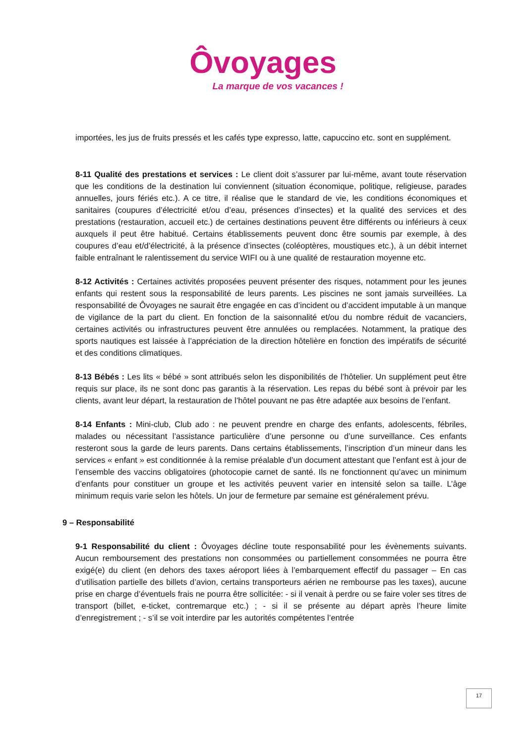Ôvoyages
La marque de vos vacances !
importées, les jus de fruits pressés et les cafés type expresso, latte, capuccino etc. sont en supplément.
8-11 Qualité des prestations et services : Le client doit s’assurer par lui-même, avant toute réservation que les conditions de la destination lui conviennent (situation économique, politique, religieuse, parades annuelles, jours fériés etc.). A ce titre, il réalise que le standard de vie, les conditions économiques et sanitaires (coupures d’électricité et/ou d’eau, présences d’insectes) et la qualité des services et des prestations (restauration, accueil etc.) de certaines destinations peuvent être différents ou inférieurs à ceux auxquels il peut être habitué. Certains établissements peuvent donc être soumis par exemple, à des coupures d’eau et/d’électricité, à la présence d’insectes (coléoptères, moustiques etc.), à un débit internet faible entraînant le ralentissement du service WIFI ou à une qualité de restauration moyenne etc.
8-12 Activités : Certaines activités proposées peuvent présenter des risques, notamment pour les jeunes enfants qui restent sous la responsabilité de leurs parents. Les piscines ne sont jamais surveillées. La responsabilité de Ôvoyages ne saurait être engagée en cas d’incident ou d’accident imputable à un manque de vigilance de la part du client. En fonction de la saisonnalité et/ou du nombre réduit de vacanciers, certaines activités ou infrastructures peuvent être annulées ou remplacées. Notamment, la pratique des sports nautiques est laissée à l’appréciation de la direction hôtelière en fonction des impératifs de sécurité et des conditions climatiques.
8-13 Bébés : Les lits « bébé » sont attribués selon les disponibilités de l’hôtelier. Un supplément peut être requis sur place, ils ne sont donc pas garantis à la réservation. Les repas du bébé sont à prévoir par les clients, avant leur départ, la restauration de l’hôtel pouvant ne pas être adaptée aux besoins de l’enfant.
8-14 Enfants : Mini-club, Club ado : ne peuvent prendre en charge des enfants, adolescents, fébriles, malades ou nécessitant l’assistance particulière d’une personne ou d’une surveillance. Ces enfants resteront sous la garde de leurs parents. Dans certains établissements, l’inscription d’un mineur dans les services « enfant » est conditionnée à la remise préalable d’un document attestant que l’enfant est à jour de l’ensemble des vaccins obligatoires (photocopie carnet de santé. Ils ne fonctionnent qu’avec un minimum d’enfants pour constituer un groupe et les activités peuvent varier en intensité selon sa taille. L’âge minimum requis varie selon les hôtels. Un jour de fermeture par semaine est généralement prévu.
9 – Responsabilité
9-1 Responsabilité du client : Ôvoyages décline toute responsabilité pour les évènements suivants. Aucun remboursement des prestations non consommées ou partiellement consommées ne pourra être exigé(e) du client (en dehors des taxes aéroport liées à l’embarquement effectif du passager – En cas d’utilisation partielle des billets d’avion, certains transporteurs aérien ne rembourse pas les taxes), aucune prise en charge d’éventuels frais ne pourra être sollicitée: - si il venait à perdre ou se faire voler ses titres de transport (billet, e-ticket, contremarque etc.) ; - si il se présente au départ après l’heure limite d’enregistrement ; - s’il se voit interdire par les autorités compétentes l’entrée
17